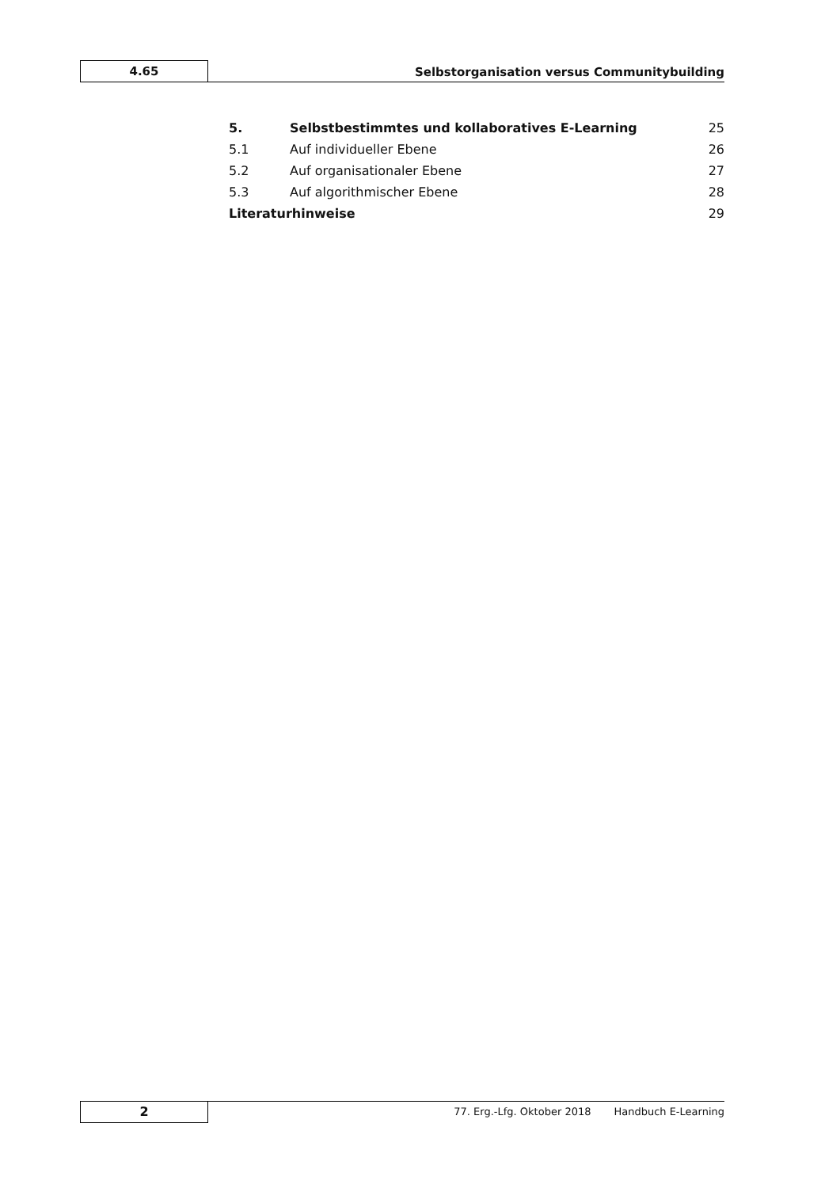4.65
Selbstorganisation versus Communitybuilding
5. Selbstbestimmtes und kollaboratives E-Learning 25
5.1 Auf individueller Ebene 26
5.2 Auf organisationaler Ebene 27
5.3 Auf algorithmischer Ebene 28
Literaturhinweise 29
2
77. Erg.-Lfg. Oktober 2018 Handbuch E-Learning